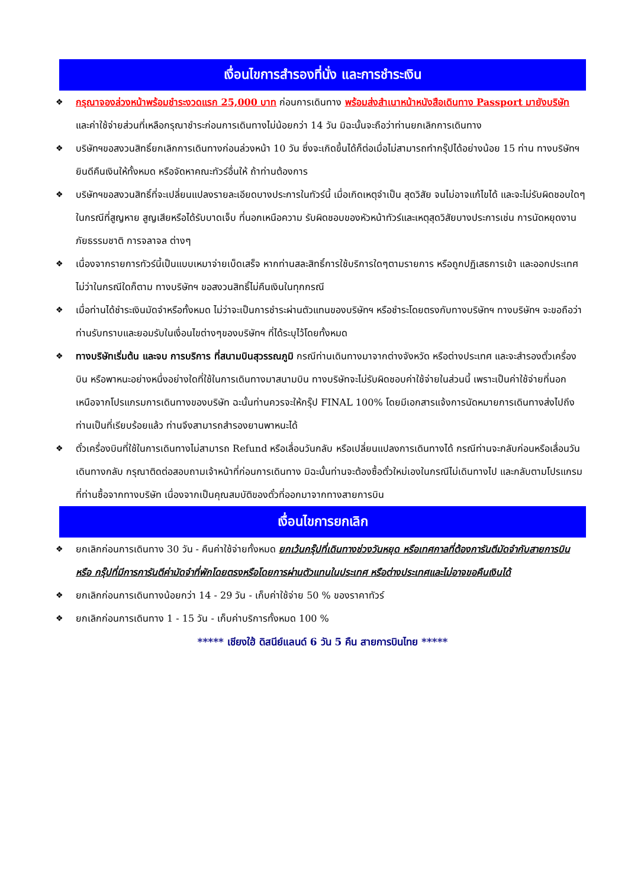เงื่อนไขการสำรองที่นั่ง และการชำระเงิน
❖ กรุณาจองล่วงหน้าพร้อมชำระงวดแรก 25,000 บาท ก่อนการเดินทาง พร้อมส่งสำเนาหน้าหนังสือเดินทาง Passport มายังบริษัท และค่าใช้จ่ายส่วนที่เหลือกรุณาชำระก่อนการเดินทางไม่น้อยกว่า 14 วัน มิฉะนั้นจะถือว่าท่านยกเลิกการเดินทาง
❖ บริษัทฯขอสงวนสิทธิ์ยกเลิกการเดินทางก่อนล่วงหน้า 10 วัน ซึ่งจะเกิดขึ้นได้ก็ต่อเมื่อไม่สามารถทำกรุ๊ปได้อย่างน้อย 15 ท่าน ทางบริษัทฯ ยินดีคืนเงินให้ทั้งหมด หรือจัดหาคณะทัวร์อื่นให้ ถ้าท่านต้องการ
❖ บริษัทฯขอสงวนสิทธิ์ที่จะเปลี่ยนแปลงรายละเอียดบางประการในทัวร์นี้ เมื่อเกิดเหตุจำเป็น สุดวิสัย จนไม่อาจแก้ไขได้ และจะไม่รับผิดชอบใดๆ ในกรณีที่สูญหาย สูญเสียหรือได้รับบาดเจ็บ ที่นอกเหนือความ รับผิดชอบของหัวหน้าทัวร์และเหตุสุดวิสัยบางประการเช่น การนัดหยุดงาน ภัยธรรมชาติ การจลาจล ต่างๆ
❖ เนื่องจากรายการทัวร์นี้เป็นแบบเหมาจ่ายเบ็ดเสร็จ หากท่านสละสิทธิ์การใช้บริการใดๆตามรายการ หรือถูกปฏิเสธการเข้า และออกประเทศไม่ว่าในกรณีใดก็ตาม ทางบริษัทฯ ขอสงวนสิทธิ์ไม่คืนเงินในทุกกรณี
❖ เมื่อท่านได้ชำระเงินมัดจำหรือทั้งหมด ไม่ว่าจะเป็นการชำระผ่านตัวแทนของบริษัทฯ หรือชำระโดยตรงกับทางบริษัทฯ ทางบริษัทฯ จะขอถือว่าท่านรับทราบและยอมรับในเงื่อนไขต่างๆของบริษัทฯ ที่ได้ระบุไว้โดยทั้งหมด
❖ ทางบริษัทเริ่มต้น และจบ การบริการ ที่สนามบินสุวรรณภูมิ กรณีท่านเดินทางมาจากต่างจังหวัด หรือต่างประเทศ และจะสำรองตั๋วเครื่องบิน หรือพาหนะอย่างหนึ่งอย่างใดที่ใช้ในการเดินทางมาสนามบิน ทางบริษัทจะไม่รับผิดชอบค่าใช้จ่ายในส่วนนี้ เพราะเป็นค่าใช้จ่ายที่นอกเหนือจากโปรแกรมการเดินทางของบริษัท ฉะนั้นท่านควรจะให้กรุ๊ป FINAL 100% โดยมีเอกสารแจ้งการนัดหมายการเดินทางส่งไปถึงท่านเป็นที่เรียบร้อยแล้ว ท่านจึงสามารถสำรองยานพาหนะได้
❖ ตั๋วเครื่องบินที่ใช้ในการเดินทางไม่สามารถ Refund หรือเลื่อนวันกลับ หรือเปลี่ยนแปลงการเดินทางได้ กรณีท่านจะกลับก่อนหรือเลื่อนวันเดินทางกลับ กรุณาติดต่อสอบถามเจ้าหน้าที่ก่อนการเดินทาง มิฉะนั้นท่านจะต้องซื้อตั๋วใหม่เองในกรณีไม่เดินทางไป และกลับตามโปรแกรมที่ท่านซื้อจากทางบริษัท เนื่องจากเป็นคุณสมบัติของตั๋วที่ออกมาจากทางสายการบิน
เงื่อนไขการยกเลิก
❖ ยกเลิกก่อนการเดินทาง 30 วัน - คืนค่าใช้จ่ายทั้งหมด ยกเว้นกรุ๊ปที่เดินทางช่วงวันหยุด หรือเทศกาลที่ต้องการันตีมัดจำกับสายการบิน หรือ กรุ๊ปที่มีการการันตีค่ามัดจำที่พักโดยตรงหรือโดยการผ่านตัวแทนในประเทศ หรือต่างประเทศและไม่อาจขอคืนเงินได้
❖ ยกเลิกก่อนการเดินทางน้อยกว่า 14 - 29 วัน - เก็บค่าใช้จ่าย 50 % ของราคาทัวร์
❖ ยกเลิกก่อนการเดินทาง 1 - 15 วัน - เก็บค่าบริการทั้งหมด 100 %
***** เชียงใฮ้ ดิสนีย์แลนด์ 6 วัน 5 คืน สายการบินไทย *****